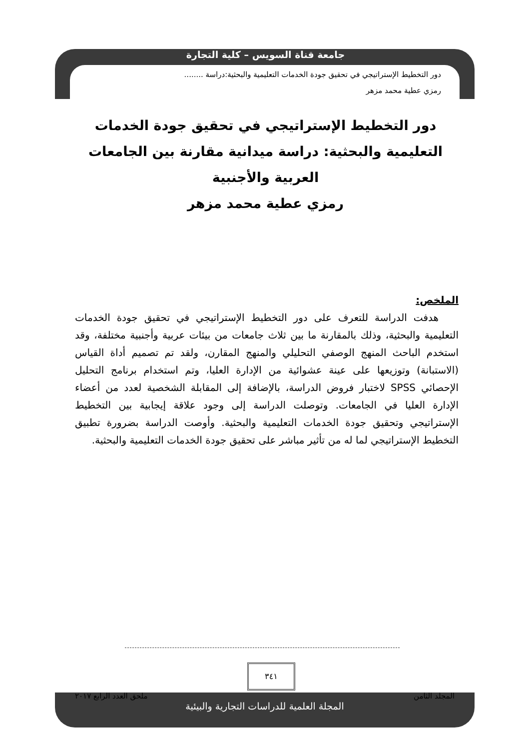جامعة قناة السويس – كلية التجارة
دور التخطيط الإستراتيجي في تحقيق جودة الخدمات التعليمية والبحثية:دراسة ........
رمزي عطية محمد مزهر
دور التخطيط الإستراتيجي في تحقيق جودة الخدمات التعليمية والبحثية: دراسة ميدانية مقارنة بين الجامعات العربية والأجنبية
رمزي عطية محمد مزهر
الملخص:
هدفت الدراسة للتعرف على دور التخطيط الإستراتيجي في تحقيق جودة الخدمات التعليمية والبحثية، وذلك بالمقارنة ما بين ثلاث جامعات من بيئات عربية وأجنبية مختلفة، وقد استخدم الباحث المنهج الوصفي التحليلي والمنهج المقارن، ولقد تم تصميم أداة القياس (الاستبانة) وتوزيعها على عينة عشوائية من الإدارة العليا، وتم استخدام برنامج التحليل الإحصائي SPSS لاختبار فروض الدراسة، بالإضافة إلى المقابلة الشخصية لعدد من أعضاء الإدارة العليا في الجامعات. وتوصلت الدراسة إلى وجود علاقة إيجابية بين التخطيط الإستراتيجي وتحقيق جودة الخدمات التعليمية والبحثية. وأوصت الدراسة بضرورة تطبيق التخطيط الإستراتيجي لما له من تأثير مباشر على تحقيق جودة الخدمات التعليمية والبحثية.
٣٤١
المجلد الثامن ملحق العدد الرابع ٢٠١٧
المجلة العلمية للدراسات التجارية والبيئية